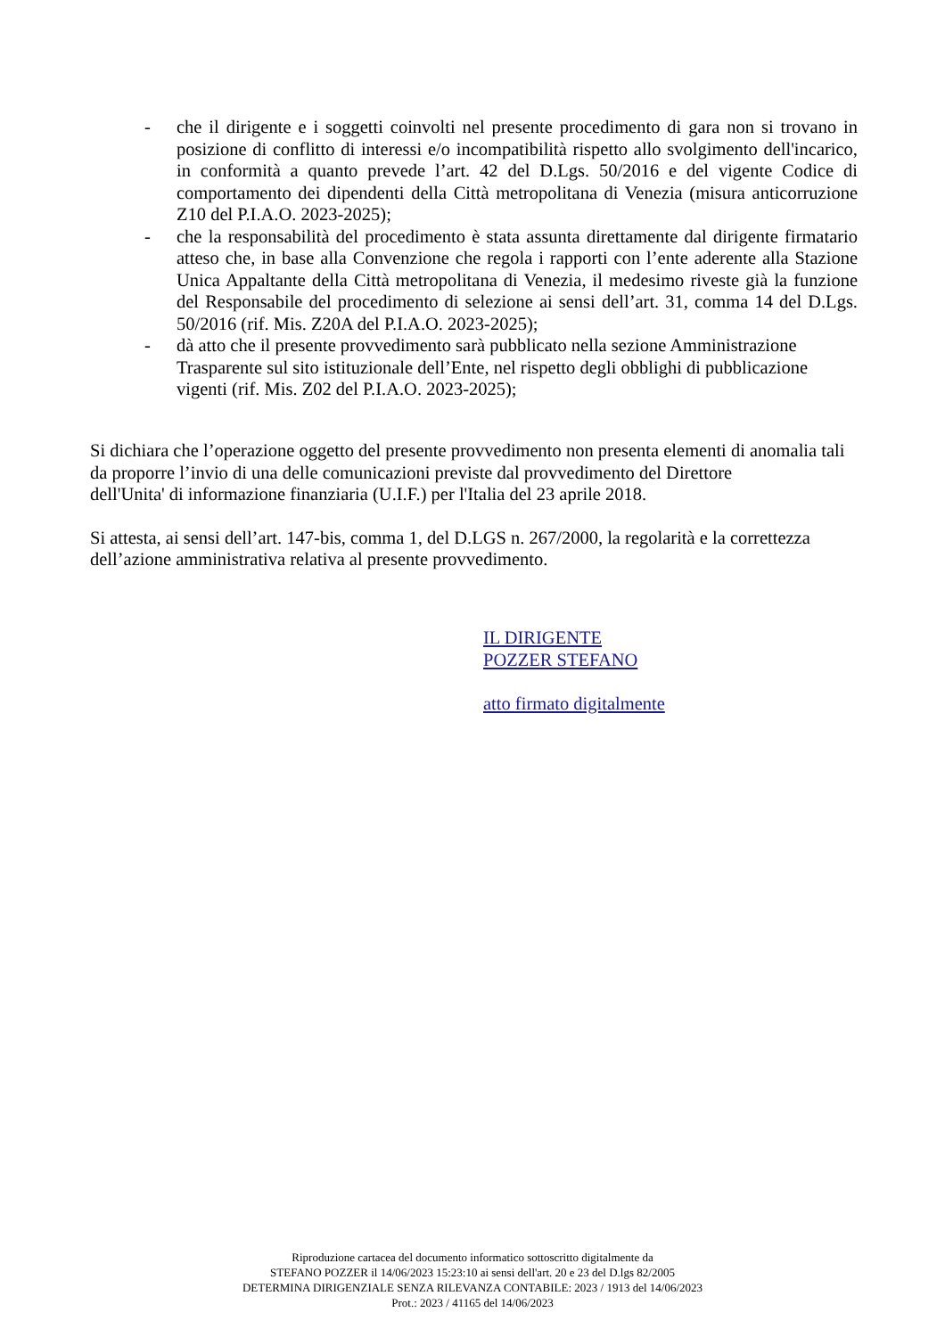- che il dirigente e i soggetti coinvolti nel presente procedimento di gara non si trovano in posizione di conflitto di interessi e/o incompatibilità rispetto allo svolgimento dell'incarico, in conformità a quanto prevede l’art. 42 del D.Lgs. 50/2016 e del vigente Codice di comportamento dei dipendenti della Città metropolitana di Venezia (misura anticorruzione Z10 del P.I.A.O. 2023-2025);
- che la responsabilità del procedimento è stata assunta direttamente dal dirigente firmatario atteso che, in base alla Convenzione che regola i rapporti con l’ente aderente alla Stazione Unica Appaltante della Città metropolitana di Venezia, il medesimo riveste già la funzione del Responsabile del procedimento di selezione ai sensi dell’art. 31, comma 14 del D.Lgs. 50/2016 (rif. Mis. Z20A del P.I.A.O. 2023-2025);
- dà atto che il presente provvedimento sarà pubblicato nella sezione Amministrazione Trasparente sul sito istituzionale dell’Ente, nel rispetto degli obblighi di pubblicazione vigenti (rif. Mis. Z02 del P.I.A.O. 2023-2025);
Si dichiara che l’operazione oggetto del presente provvedimento non presenta elementi di anomalia tali da proporre l’invio di una delle comunicazioni previste dal provvedimento del Direttore
dell'Unita' di informazione finanziaria (U.I.F.) per l'Italia del 23 aprile 2018.
Si attesta, ai sensi dell’art. 147-bis, comma 1, del D.LGS n. 267/2000, la regolarità e la correttezza dell’azione amministrativa relativa al presente provvedimento.
IL DIRIGENTE
POZZER STEFANO
atto firmato digitalmente
Riproduzione cartacea del documento informatico sottoscritto digitalmente da
STEFANO POZZER il 14/06/2023 15:23:10 ai sensi dell'art. 20 e 23 del D.lgs 82/2005
DETERMINA DIRIGENZIALE SENZA RILEVANZA CONTABILE: 2023 / 1913 del 14/06/2023
Prot.: 2023 / 41165 del 14/06/2023